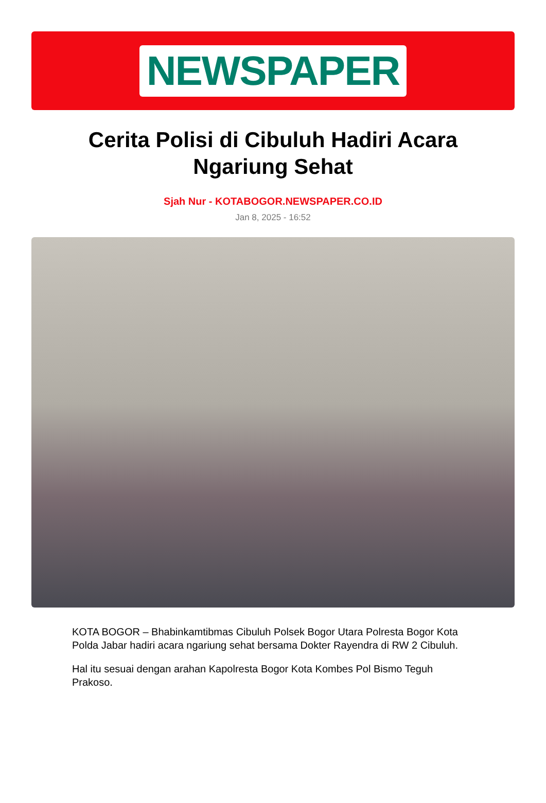NEWSPAPER
Cerita Polisi di Cibuluh Hadiri Acara Ngariung Sehat
Sjah Nur - KOTABOGOR.NEWSPAPER.CO.ID
Jan 8, 2025 - 16:52
KOTA BOGOR – Bhabinkamtibmas Cibuluh Polsek Bogor Utara Polresta Bogor Kota Polda Jabar hadiri acara ngariung sehat bersama Dokter Rayendra di RW 2 Cibuluh.
Hal itu sesuai dengan arahan Kapolresta Bogor Kota Kombes Pol Bismo Teguh Prakoso.